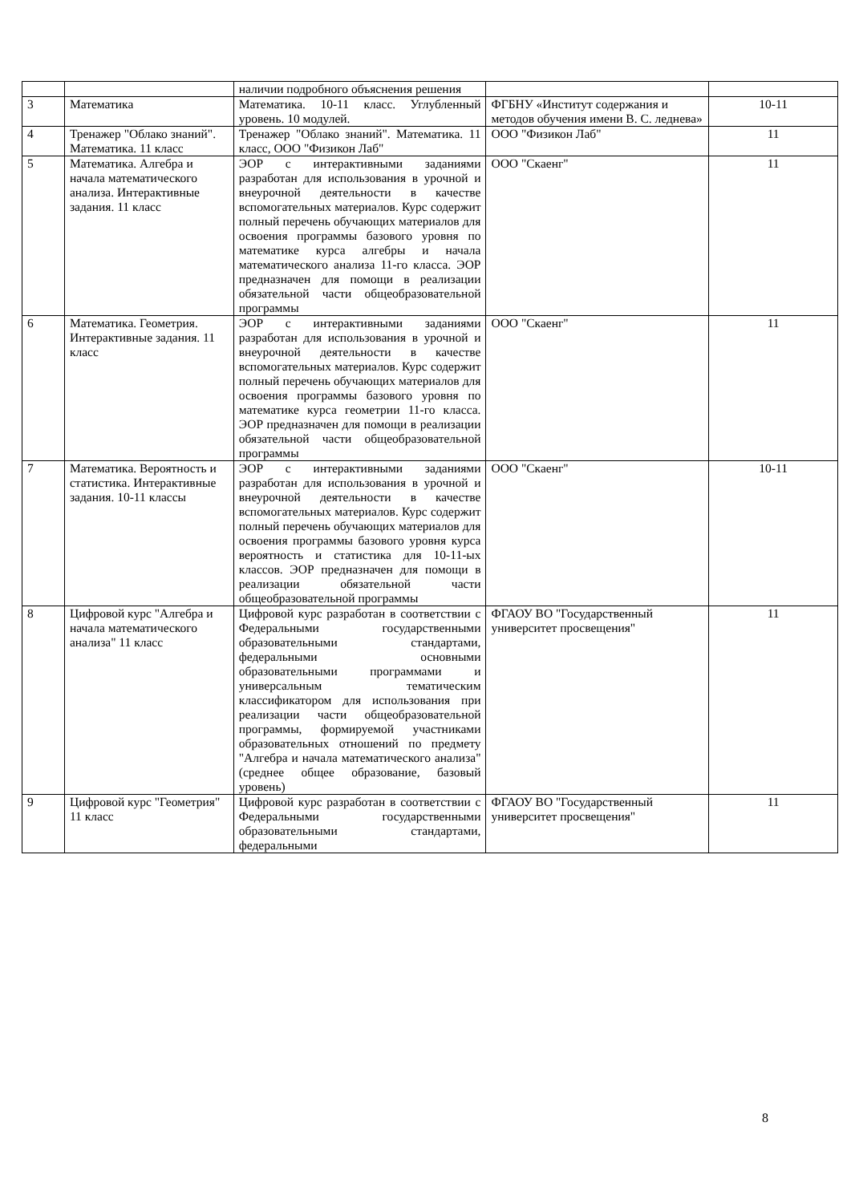| | | наличии подробного объяснения решения | | |
| 3 | Математика | Математика. 10-11 класс. Углубленный уровень. 10 модулей. | ФГБНУ «Институт содержания и методов обучения имени В. С. леднева» | 10-11 |
| 4 | Тренажер "Облако знаний". Математика. 11 класс | Тренажер "Облако знаний". Математика. 11 класс, ООО "Физикон Лаб" | ООО "Физикон Лаб" | 11 |
| 5 | Математика. Алгебра и начала математического анализа. Интерактивные задания. 11 класс | ЭОР с интерактивными заданиями разработан для использования в урочной и внеурочной деятельности в качестве вспомогательных материалов. Курс содержит полный перечень обучающих материалов для освоения программы базового уровня по математике курса алгебры и начала математического анализа 11-го класса. ЭОР предназначен для помощи в реализации обязательной части общеобразовательной программы | ООО "Скаенг" | 11 |
| 6 | Математика. Геометрия. Интерактивные задания. 11 класс | ЭОР с интерактивными заданиями разработан для использования в урочной и внеурочной деятельности в качестве вспомогательных материалов. Курс содержит полный перечень обучающих материалов для освоения программы базового уровня по математике курса геометрии 11-го класса. ЭОР предназначен для помощи в реализации обязательной части общеобразовательной программы | ООО "Скаенг" | 11 |
| 7 | Математика. Вероятность и статистика. Интерактивные задания. 10-11 классы | ЭОР с интерактивными заданиями разработан для использования в урочной и внеурочной деятельности в качестве вспомогательных материалов. Курс содержит полный перечень обучающих материалов для освоения программы базового уровня курса вероятность и статистика для 10-11-ых классов. ЭОР предназначен для помощи в реализации обязательной части общеобразовательной программы | ООО "Скаенг" | 10-11 |
| 8 | Цифровой курс "Алгебра и начала математического анализа" 11 класс | Цифровой курс разработан в соответствии с Федеральными государственными образовательными стандартами, федеральными основными образовательными программами и универсальным тематическим классификатором для использования при реализации части общеобразовательной программы, формируемой участниками образовательных отношений по предмету "Алгебра и начала математического анализа" (среднее общее образование, базовый уровень) | ФГАОУ ВО "Государственный университет просвещения" | 11 |
| 9 | Цифровой курс "Геометрия" 11 класс | Цифровой курс разработан в соответствии с Федеральными государственными образовательными стандартами, федеральными | ФГАОУ ВО "Государственный университет просвещения" | 11 |
8